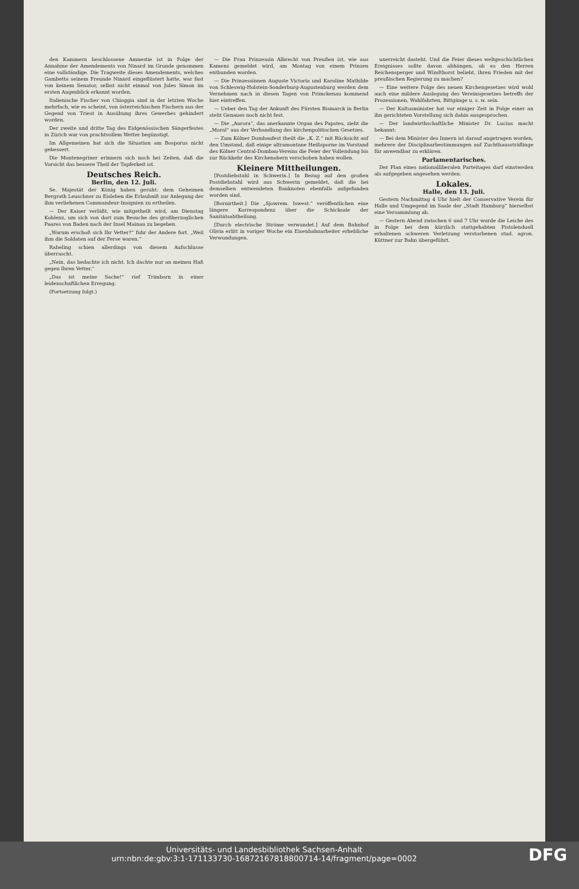den Kammern beschlossene Amnestie ist in Folge der Annahme der Amendements von Ninard im Grunde genommen eine vollständige. Die Tragweite dieses Amendements, welches Gambetta seinem Freunde Ninard eingeflüstert hatte, war fast von keinem Senator, selbst nicht einmal von Jules Simon im ersten Augenblick erkannt worden.
Italienische Fischer von Chioggia sind in der letzten Woche mehrfach, wie es scheint, von österreichischen Fischern aus der Gegend von Triest in Ausübung ihres Gewerbes gehindert worden.
Der zweite und dritte Tag des Eidgenössischen Sängerfestes in Zürich war von prachtvollem Wetter begünstigt.
Im Allgemeinen hat sich die Situation am Bosporus nicht gebessert.
Die Montenegriner erinnern sich noch bei Zeiten, daß die Vorsicht das bessere Theil der Tapferkeit ist.
Deutsches Reich.
Berlin, den 12. Juli.
Se. Majestät der König haben geruht: dem Geheimen Bergrath Leuschner zu Eisleben die Erlaubniß zur Anlegung der ihm verliehenen Commandeur-Insignien zu ertheilen.
— Der Kaiser verläßt, wie mitgetheilt wird, am Dienstag Koblenz, um sich von dort zum Besuche des großherzoglichen Paares von Baden nach der Insel Mainau zu begeben.
„Warum erschoß sich Ihr Vetter?“ fuhr der Andere fort. „Weil ihm die Soldaten auf der Ferse waren.“
Rabeling schien allerdings von diesem Aufschlusse überrascht.
„Nein, das bedachte ich nicht. Ich dachte nur an meinen Haß gegen Ihren Vetter.“
„Das ist meine Sache!“ rief Trimborn in einer leidenschaftlichen Erregung.
(Fortsetzung folgt.)
— Die Frau Prinzessin Albrecht von Preußen ist, wie aus Kamenz gemeldet wird, am Montag von einem Prinzen entbunden worden.
— Die Prinzessinnen Auguste Victoria und Karoline Mathilde von Schleswig-Holstein-Sonderburg-Augustenburg werden dem Vernehmen nach in diesen Tagen von Primckenau kommend hier eintreffen.
— Ueber den Tag der Ankunft des Fürsten Bismarck in Berlin steht Genaues noch nicht fest.
— Die „Aurora“, das anerkannte Organ des Papstes, zieht die „Moral“ aus der Verhandlung des kirchenpolitischen Gesetzes.
— Zum Kölner Dombaufest theilt die „K. Z.“ mit Rücksicht auf den Umstand, daß einige ultramontane Heißsporne im Vorstand des Kölner Central-Dombau-Vereins die Feier der Vollendung bis zur Rückkehr des Kirchenobern verschoben haben wollen.
Kleinere Mittheilungen.
[Postdiebstahl in Schwerin.] In Bezug auf den großen Postdiebstahl wird aus Schwerin gemeldet, daß die bei demselben entwendeten Banknoten ebenfalls aufgefunden worden sind.
[Bornirtheit.] Die „Sjowrem. Iswest.“ veröffentlichen eine längere Korrespondenz über die Schicksale der Sanitätsabtheilung.
[Durch electrische Ströme verwundet.] Auf dem Bahnhof Olivia erlitt in voriger Woche ein Eisenbahnarbeiter erhebliche Verwundungen.
unerreicht dasteht. Und die Feier dieses weltgeschichtlichen Ereignisses sollte davon abhängen, ob es den Herren Reichensperger und Windthorst beliebt, ihren Frieden mit der preußischen Regierung zu machen?
— Eine weitere Folge des neuen Kirchengesetzes wird wohl auch eine mildere Auslegung des Vereinsgesetzes betreffs der Prozessionen, Wahlfahrten, Bittgänge u. s. w. sein.
— Der Kultusminister hat vor einiger Zeit in Folge einer an ihn gerichteten Vorstellung sich dahin ausgesprochen.
— Der landwirthschaftliche Minister Dr. Lucius macht bekannt:
— Bei dem Minister des Innern ist darauf angetragen worden, mehrere der Disciplinarbestimmungen auf Zuchthaussträflinge für anwendbar zu erklären.
Parlamentarisches.
Der Plan eines nationalliberalen Parteitages darf einstweilen als aufgegeben angesehen werden.
Lokales.
Halle, den 13. Juli.
Gestern Nachmittag 4 Uhr hielt der Conservative Verein für Halle und Umgegend im Saale der „Stadt Hamburg“ hierselbst eine Versammlung ab.
— Gestern Abend zwischen 6 und 7 Uhr wurde die Leiche des in Folge bei dem kürzlich stattgehabten Pistolenduell erhaltenen schweren Verletzung verstorbenen stud. agron. Küttner zur Bahn übergeführt.
DFG Universitäts- und Landesbibliothek Sachsen-Anhalt
urn:nbn:de:gbv:3:1-171133730-16872167818800714-14/fragment/page=0002